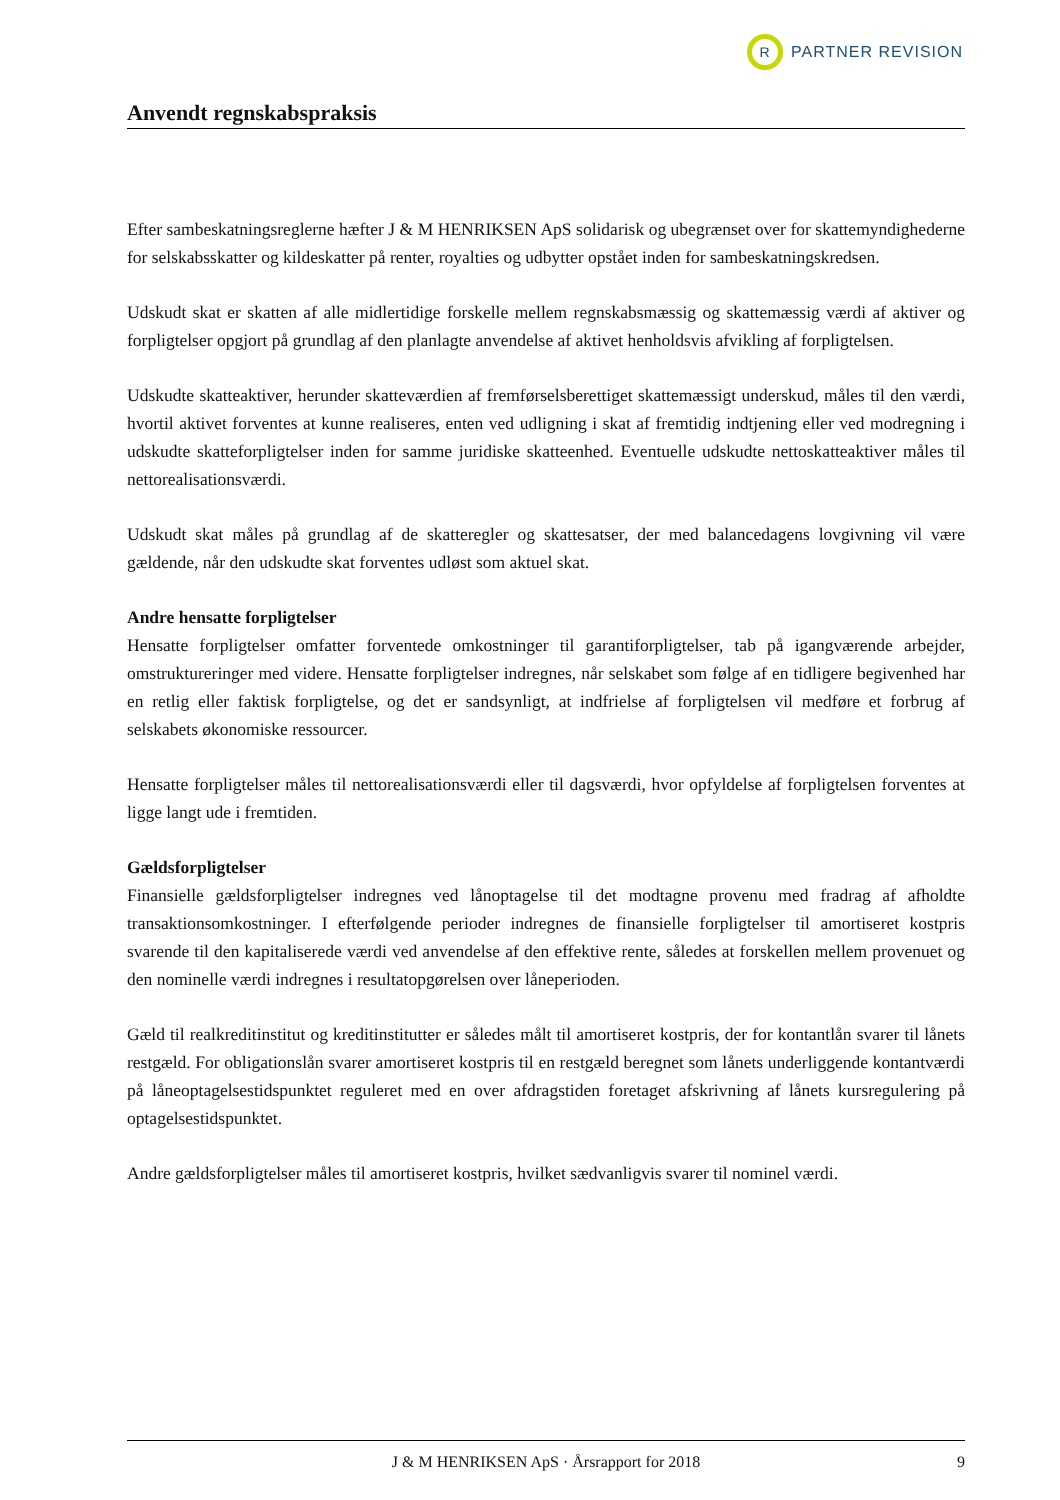R
PARTNER REVISION
Anvendt regnskabspraksis
Efter sambeskatningsreglerne hæfter J & M HENRIKSEN ApS solidarisk og ubegrænset over for skattemyndighederne for selskabsskatter og kildeskatter på renter, royalties og udbytter opstået inden for sambeskatningskredsen.
Udskudt skat er skatten af alle midlertidige forskelle mellem regnskabsmæssig og skattemæssig værdi af aktiver og forpligtelser opgjort på grundlag af den planlagte anvendelse af aktivet henholdsvis afvikling af forpligtelsen.
Udskudte skatteaktiver, herunder skatteværdien af fremførselsberettiget skattemæssigt underskud, måles til den værdi, hvortil aktivet forventes at kunne realiseres, enten ved udligning i skat af fremtidig indtjening eller ved modregning i udskudte skatteforpligtelser inden for samme juridiske skatteenhed. Eventuelle udskudte nettoskatteaktiver måles til nettorealisationsværdi.
Udskudt skat måles på grundlag af de skatteregler og skattesatser, der med balancedagens lovgivning vil være gældende, når den udskudte skat forventes udløst som aktuel skat.
Andre hensatte forpligtelser
Hensatte forpligtelser omfatter forventede omkostninger til garantiforpligtelser, tab på igangværende arbejder, omstruktureringer med videre. Hensatte forpligtelser indregnes, når selskabet som følge af en tidligere begivenhed har en retlig eller faktisk forpligtelse, og det er sandsynligt, at indfrielse af forpligtelsen vil medføre et forbrug af selskabets økonomiske ressourcer.
Hensatte forpligtelser måles til nettorealisationsværdi eller til dagsværdi, hvor opfyldelse af forpligtelsen forventes at ligge langt ude i fremtiden.
Gældsforpligtelser
Finansielle gældsforpligtelser indregnes ved lånoptagelse til det modtagne provenu med fradrag af afholdte transaktionsomkostninger. I efterfølgende perioder indregnes de finansielle forpligtelser til amortiseret kostpris svarende til den kapitaliserede værdi ved anvendelse af den effektive rente, således at forskellen mellem provenuet og den nominelle værdi indregnes i resultatopgørelsen over låneperioden.
Gæld til realkreditinstitut og kreditinstitutter er således målt til amortiseret kostpris, der for kontantlån svarer til lånets restgæld. For obligationslån svarer amortiseret kostpris til en restgæld beregnet som lånets underliggende kontantværdi på låneoptagelsestidspunktet reguleret med en over afdragstiden foretaget afskrivning af lånets kursregulering på optagelsestidspunktet.
Andre gældsforpligtelser måles til amortiseret kostpris, hvilket sædvanligvis svarer til nominel værdi.
J & M HENRIKSEN ApS · Årsrapport for 2018 9